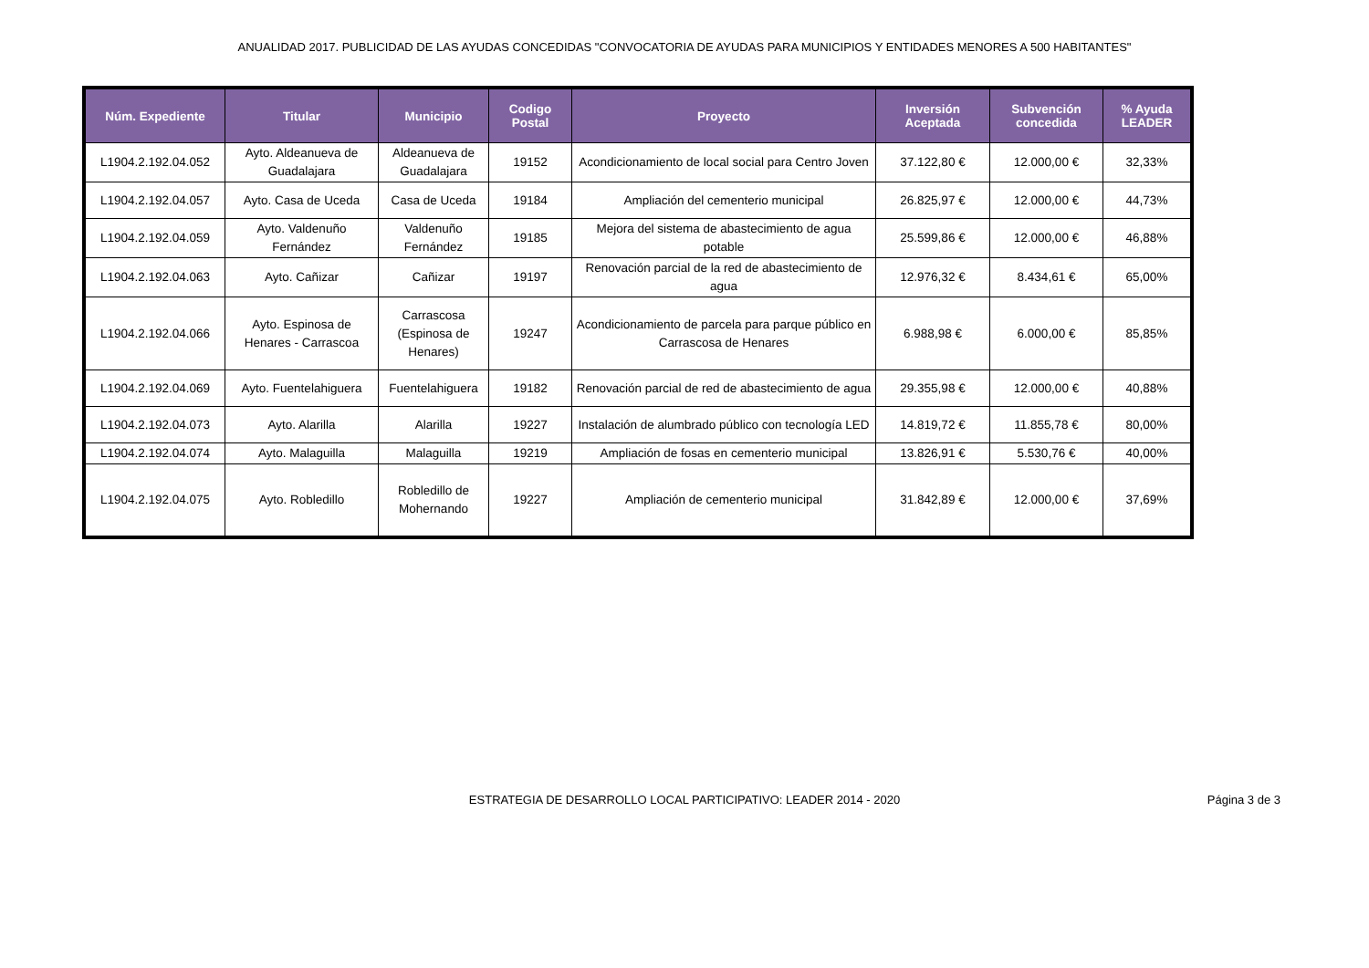ANUALIDAD 2017. PUBLICIDAD DE LAS AYUDAS CONCEDIDAS "CONVOCATORIA DE AYUDAS PARA MUNICIPIOS Y ENTIDADES MENORES A 500 HABITANTES"
| Núm. Expediente | Titular | Municipio | Codigo Postal | Proyecto | Inversión Aceptada | Subvención concedida | % Ayuda LEADER |
| --- | --- | --- | --- | --- | --- | --- | --- |
| L1904.2.192.04.052 | Ayto. Aldeanueva de Guadalajara | Aldeanueva de Guadalajara | 19152 | Acondicionamiento de local social para Centro Joven | 37.122,80 € | 12.000,00 € | 32,33% |
| L1904.2.192.04.057 | Ayto. Casa de Uceda | Casa de Uceda | 19184 | Ampliación del cementerio municipal | 26.825,97 € | 12.000,00 € | 44,73% |
| L1904.2.192.04.059 | Ayto. Valdenuño Fernández | Valdenuño Fernández | 19185 | Mejora del sistema de abastecimiento de agua potable | 25.599,86 € | 12.000,00 € | 46,88% |
| L1904.2.192.04.063 | Ayto. Cañizar | Cañizar | 19197 | Renovación parcial de la red de abastecimiento de agua | 12.976,32 € | 8.434,61 € | 65,00% |
| L1904.2.192.04.066 | Ayto. Espinosa de Henares - Carrascoa | Carrascosa (Espinosa de Henares) | 19247 | Acondicionamiento de parcela para parque público en Carrascosa de Henares | 6.988,98 € | 6.000,00 € | 85,85% |
| L1904.2.192.04.069 | Ayto. Fuentelahiguera | Fuentelahiguera | 19182 | Renovación parcial de red de abastecimiento de agua | 29.355,98 € | 12.000,00 € | 40,88% |
| L1904.2.192.04.073 | Ayto. Alarilla | Alarilla | 19227 | Instalación de alumbrado público con tecnología LED | 14.819,72 € | 11.855,78 € | 80,00% |
| L1904.2.192.04.074 | Ayto. Malaguilla | Malaguilla | 19219 | Ampliación de fosas en cementerio municipal | 13.826,91 € | 5.530,76 € | 40,00% |
| L1904.2.192.04.075 | Ayto. Robledillo | Robledillo de Mohernando | 19227 | Ampliación de cementerio municipal | 31.842,89 € | 12.000,00 € | 37,69% |
ESTRATEGIA DE DESARROLLO LOCAL PARTICIPATIVO: LEADER 2014 - 2020
Página 3 de 3